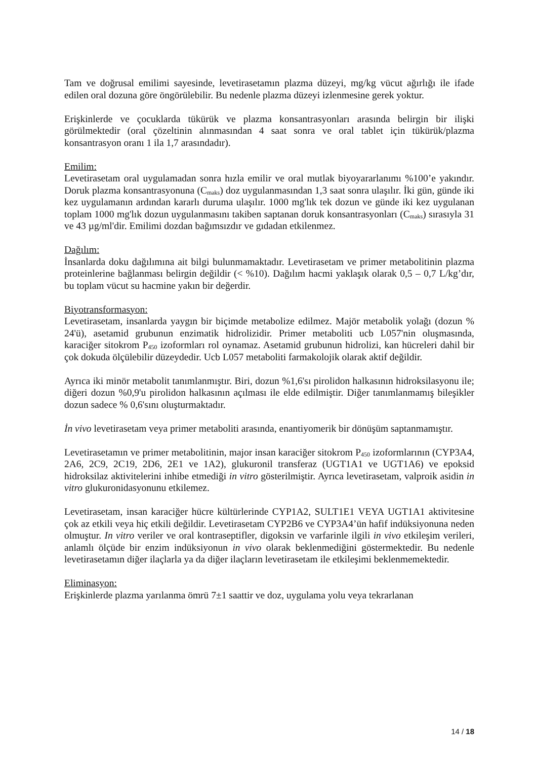Tam ve doğrusal emilimi sayesinde, levetirasetamın plazma düzeyi, mg/kg vücut ağırlığı ile ifade edilen oral dozuna göre öngörülebilir. Bu nedenle plazma düzeyi izlenmesine gerek yoktur.
Erişkinlerde ve çocuklarda tükürük ve plazma konsantrasyonları arasında belirgin bir ilişki görülmektedir (oral çözeltinin alınmasından 4 saat sonra ve oral tablet için tükürük/plazma konsantrasyon oranı 1 ila 1,7 arasındadır).
Emilim:
Levetirasetam oral uygulamadan sonra hızla emilir ve oral mutlak biyoyararlanımı %100’e yakındır. Doruk plazma konsantrasyonuna (C<sub>maks</sub>) doz uygulanmasından 1,3 saat sonra ulaşılır. İki gün, günde iki kez uygulamanın ardından kararlı duruma ulaşılır. 1000 mg'lık tek dozun ve günde iki kez uygulanan toplam 1000 mg'lık dozun uygulanmasını takiben saptanan doruk konsantrasyonları (C<sub>maks</sub>) sırasıyla 31 ve 43 µg/ml'dir. Emilimi dozdan bağımsızdır ve gıdadan etkilenmez.
Dağılım:
İnsanlarda doku dağılımına ait bilgi bulunmamaktadır. Levetirasetam ve primer metabolitinin plazma proteinlerine bağlanması belirgin değildir (< %10). Dağılım hacmi yaklaşık olarak 0,5 – 0,7 L/kg’dır, bu toplam vücut su hacmine yakın bir değerdir.
Biyotransformasyon:
Levetirasetam, insanlarda yaygın bir biçimde metabolize edilmez. Majör metabolik yolağı (dozun % 24'ü), asetamid grubunun enzimatik hidrolizidir. Primer metaboliti ucb L057'nin oluşmasında, karaciğer sitokrom P<sub>450</sub> izoformları rol oynamaz. Asetamid grubunun hidrolizi, kan hücreleri dahil bir çok dokuda ölçülebilir düzeydedir. Ucb L057 metaboliti farmakolojik olarak aktif değildir.
Ayrıca iki minör metabolit tanımlanmıştır. Biri, dozun %1,6'sı pirolidon halkasının hidroksilasyonu ile; diğeri dozun %0,9'u pirolidon halkasının açılması ile elde edilmiştir. Diğer tanımlanmamış bileşikler dozun sadece % 0,6'sını oluşturmaktadır.
İn vivo levetirasetam veya primer metaboliti arasında, enantiyomerik bir dönüşüm saptanmamıştır.
Levetirasetamın ve primer metabolitinin, major insan karaciğer sitokrom P<sub>450</sub> izoformlarının (CYP3A4, 2A6, 2C9, 2C19, 2D6, 2E1 ve 1A2), glukuronil transferaz (UGT1A1 ve UGT1A6) ve epoksid hidroksilaz aktivitelerini inhibe etmediği in vitro gösterilmiştir. Ayrıca levetirasetam, valproik asidin in vitro glukuronidasyonunu etkilemez.
Levetirasetam, insan karaciğer hücre kültürlerinde CYP1A2, SULT1E1 VEYA UGT1A1 aktivitesine çok az etkili veya hiç etkili değildir. Levetirasetam CYP2B6 ve CYP3A4’ün hafif indüksiyonuna neden olmuştur. In vitro veriler ve oral kontraseptifler, digoksin ve varfarinle ilgili in vivo etkileşim verileri, anlamlı ölçüde bir enzim indüksiyonun in vivo olarak beklenmediğini göstermektedir. Bu nedenle levetirasetamın diğer ilaçlarla ya da diğer ilaçların levetirasetam ile etkileşimi beklenmemektedir.
Eliminasyon:
Erişkinlerde plazma yarılanma ömrü 7±1 saattir ve doz, uygulama yolu veya tekrarlanan
14 / 18